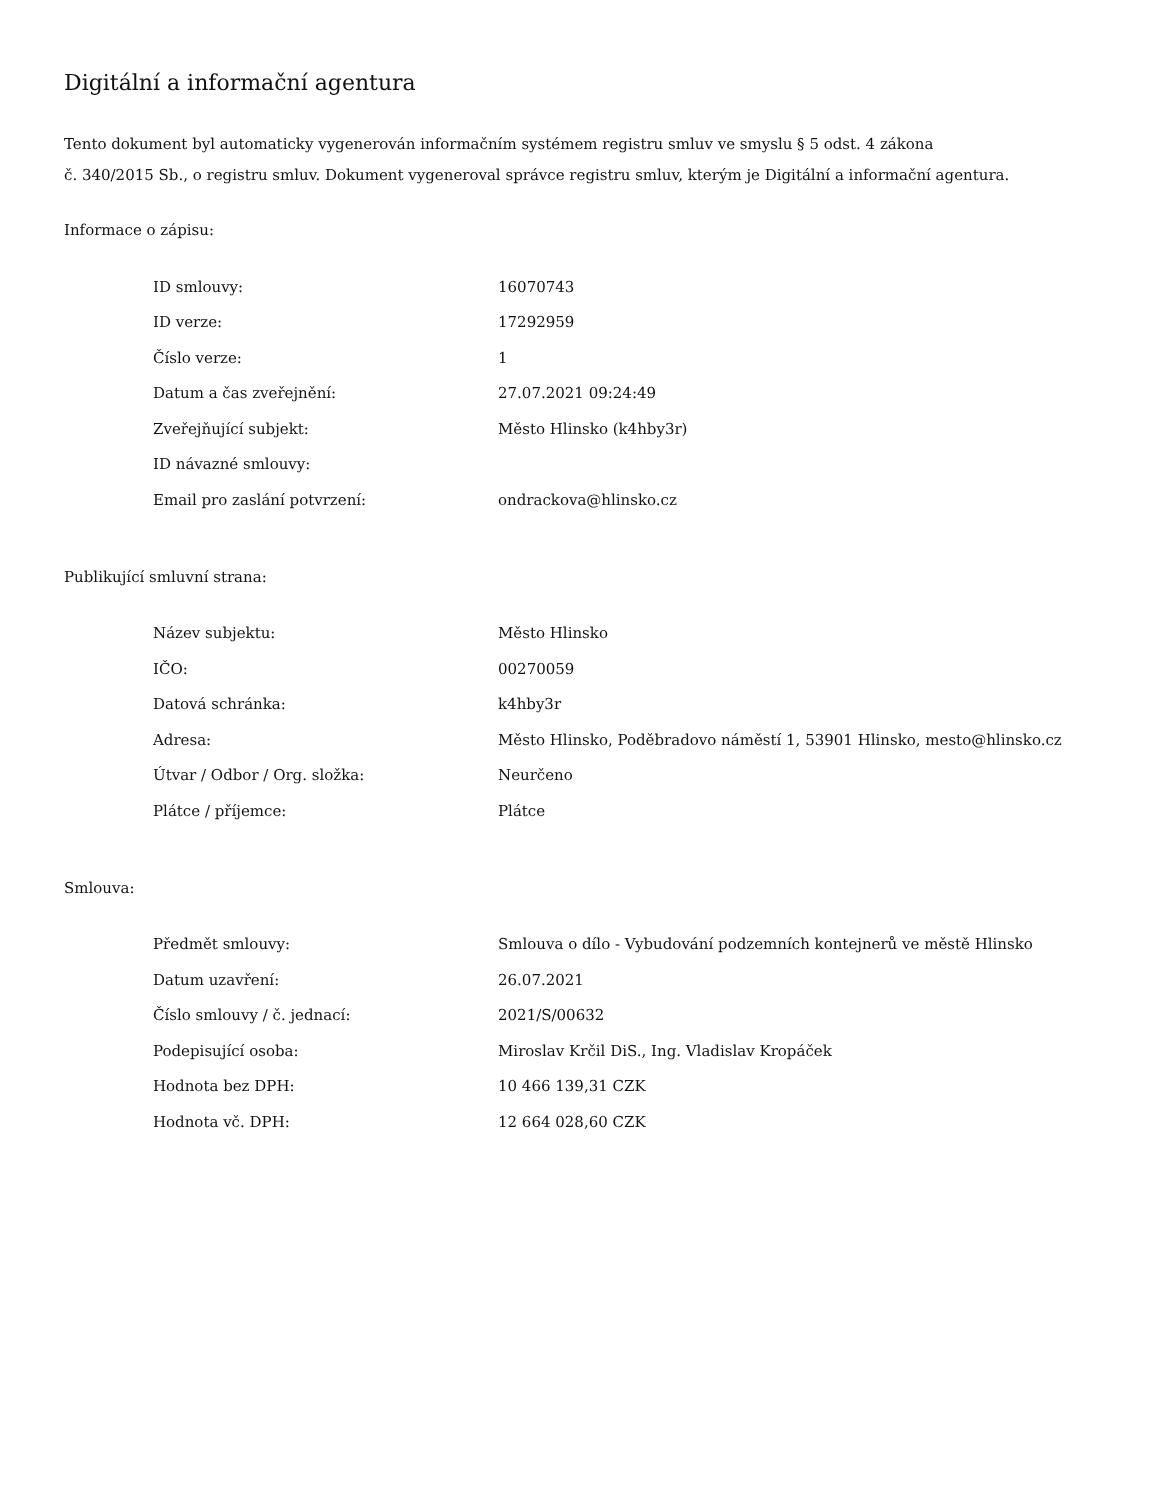Digitální a informační agentura
Tento dokument byl automaticky vygenerován informačním systémem registru smluv ve smyslu § 5 odst. 4 zákona
č. 340/2015 Sb., o registru smluv. Dokument vygeneroval správce registru smluv, kterým je Digitální a informační agentura.
Informace o zápisu:
| ID smlouvy: | 16070743 |
| ID verze: | 17292959 |
| Číslo verze: | 1 |
| Datum a čas zveřejnění: | 27.07.2021 09:24:49 |
| Zveřejňující subjekt: | Město Hlinsko (k4hby3r) |
| ID návazné smlouvy: | |
| Email pro zaslání potvrzení: | ondrackova@hlinsko.cz |
Publikující smluvní strana:
| Název subjektu: | Město Hlinsko |
| IČO: | 00270059 |
| Datová schránka: | k4hby3r |
| Adresa: | Město Hlinsko, Poděbradovo náměstí 1, 53901 Hlinsko, mesto@hlinsko.cz |
| Útvar / Odbor / Org. složka: | Neurčeno |
| Plátce / příjemce: | Plátce |
Smlouva:
| Předmět smlouvy: | Smlouva o dílo - Vybudování podzemních kontejnerů ve městě Hlinsko |
| Datum uzavření: | 26.07.2021 |
| Číslo smlouvy / č. jednací: | 2021/S/00632 |
| Podepisující osoba: | Miroslav Krčil DiS., Ing. Vladislav Kropáček |
| Hodnota bez DPH: | 10 466 139,31 CZK |
| Hodnota vč. DPH: | 12 664 028,60 CZK |